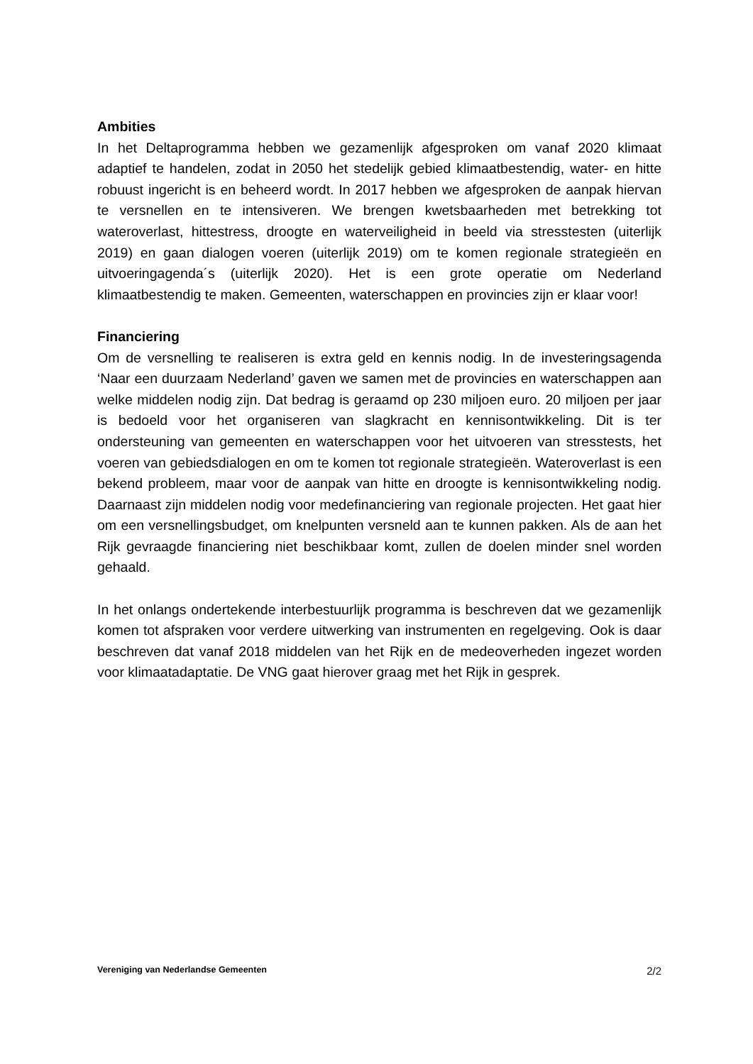Ambities
In het Deltaprogramma hebben we gezamenlijk afgesproken om vanaf 2020 klimaat adaptief te handelen, zodat in 2050 het stedelijk gebied klimaatbestendig, water- en hitte robuust ingericht is en beheerd wordt. In 2017 hebben we afgesproken de aanpak hiervan te versnellen en te intensiveren. We brengen kwetsbaarheden met betrekking tot wateroverlast, hittestress, droogte en waterveiligheid in beeld via stresstesten (uiterlijk 2019) en gaan dialogen voeren (uiterlijk 2019) om te komen regionale strategieën en uitvoeringagenda´s (uiterlijk 2020). Het is een grote operatie om Nederland klimaatbestendig te maken. Gemeenten, waterschappen en provincies zijn er klaar voor!
Financiering
Om de versnelling te realiseren is extra geld en kennis nodig. In de investeringsagenda ‘Naar een duurzaam Nederland’ gaven we samen met de provincies en waterschappen aan welke middelen nodig zijn. Dat bedrag is geraamd op 230 miljoen euro. 20 miljoen per jaar is bedoeld voor het organiseren van slagkracht en kennisontwikkeling. Dit is ter ondersteuning van gemeenten en waterschappen voor het uitvoeren van stresstests, het voeren van gebiedsdialogen en om te komen tot regionale strategieën. Wateroverlast is een bekend probleem, maar voor de aanpak van hitte en droogte is kennisontwikkeling nodig. Daarnaast zijn middelen nodig voor medefinanciering van regionale projecten. Het gaat hier om een versnellingsbudget, om knelpunten versneld aan te kunnen pakken. Als de aan het Rijk gevraagde financiering niet beschikbaar komt, zullen de doelen minder snel worden gehaald.
In het onlangs ondertekende interbestuurlijk programma is beschreven dat we gezamenlijk komen tot afspraken voor verdere uitwerking van instrumenten en regelgeving. Ook is daar beschreven dat vanaf 2018 middelen van het Rijk en de medeoverheden ingezet worden voor klimaatadaptatie. De VNG gaat hierover graag met het Rijk in gesprek.
Vereniging van Nederlandse Gemeenten 2/2